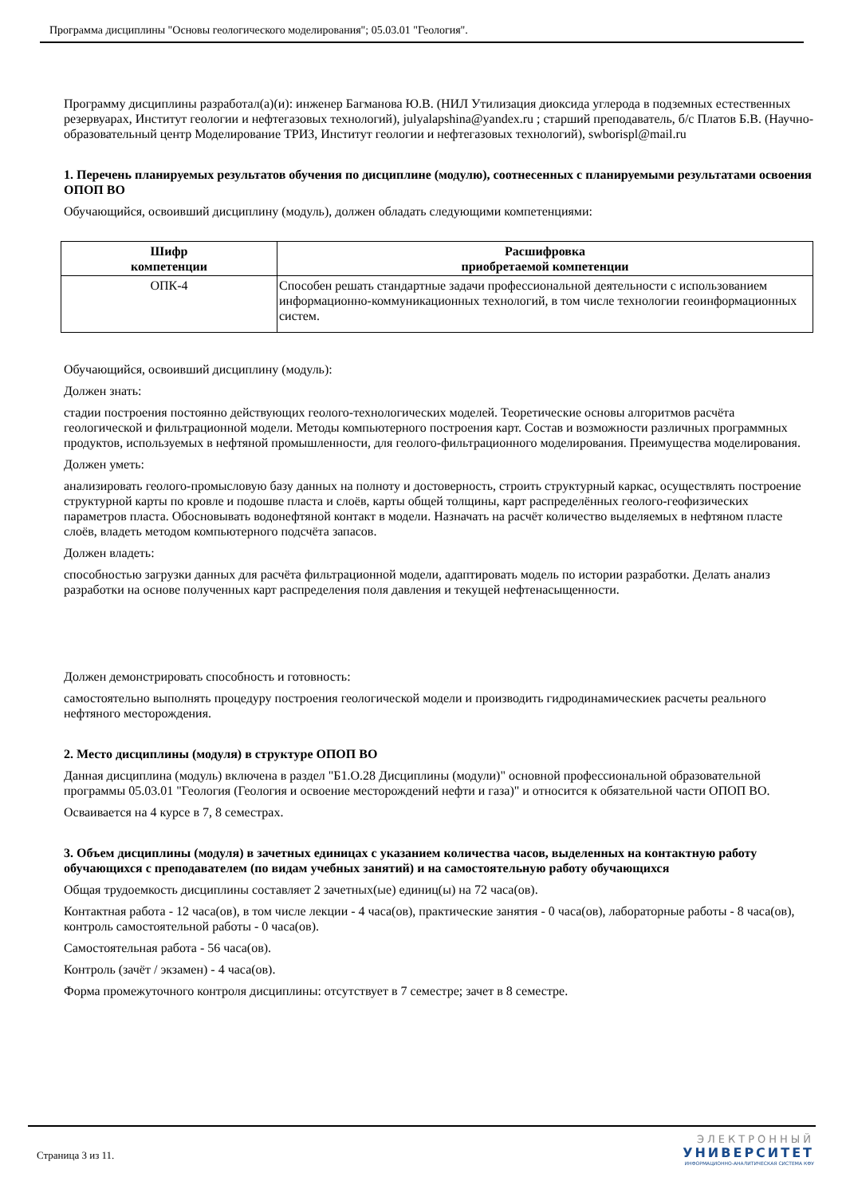Программа дисциплины "Основы геологического моделирования"; 05.03.01 "Геология".
Программу дисциплины разработал(а)(и): инженер Багманова Ю.В. (НИЛ Утилизация диоксида углерода в подземных естественных резервуарах, Институт геологии и нефтегазовых технологий), julyalapshina@yandex.ru ; старший преподаватель, б/с Платов Б.В. (Научно-образовательный центр Моделирование ТРИЗ, Институт геологии и нефтегазовых технологий), swborispl@mail.ru
1. Перечень планируемых результатов обучения по дисциплине (модулю), соотнесенных с планируемыми результатами освоения ОПОП ВО
Обучающийся, освоивший дисциплину (модуль), должен обладать следующими компетенциями:
| Шифр компетенции | Расшифровка приобретаемой компетенции |
| --- | --- |
| ОПК-4 | Способен решать стандартные задачи профессиональной деятельности с использованием информационно-коммуникационных технологий, в том числе технологии геоинформационных систем. |
Обучающийся, освоивший дисциплину (модуль):
Должен знать:
стадии построения постоянно действующих геолого-технологических моделей. Теоретические основы алгоритмов расчёта геологической и фильтрационной модели. Методы компьютерного построения карт. Состав и возможности различных программных продуктов, используемых в нефтяной промышленности, для геолого-фильтрационного моделирования. Преимущества моделирования.
Должен уметь:
анализировать геолого-промысловую базу данных на полноту и достоверность, строить структурный каркас, осуществлять построение структурной карты по кровле и подошве пласта и слоёв, карты общей толщины, карт распределённых геолого-геофизических параметров пласта. Обосновывать водонефтяной контакт в модели. Назначать на расчёт количество выделяемых в нефтяном пласте слоёв, владеть методом компьютерного подсчёта запасов.
Должен владеть:
способностью загрузки данных для расчёта фильтрационной модели, адаптировать модель по истории разработки. Делать анализ разработки на основе полученных карт распределения поля давления и текущей нефтенасыщенности.
Должен демонстрировать способность и готовность:
самостоятельно выполнять процедуру построения геологической модели и производить гидродинамическиек расчеты реального нефтяного месторождения.
2. Место дисциплины (модуля) в структуре ОПОП ВО
Данная дисциплина (модуль) включена в раздел "Б1.О.28 Дисциплины (модули)" основной профессиональной образовательной программы 05.03.01 "Геология (Геология и освоение месторождений нефти и газа)" и относится к обязательной части ОПОП ВО.
Осваивается на 4 курсе в 7, 8 семестрах.
3. Объем дисциплины (модуля) в зачетных единицах с указанием количества часов, выделенных на контактную работу обучающихся с преподавателем (по видам учебных занятий) и на самостоятельную работу обучающихся
Общая трудоемкость дисциплины составляет 2 зачетных(ые) единиц(ы) на 72 часа(ов).
Контактная работа - 12 часа(ов), в том числе лекции - 4 часа(ов), практические занятия - 0 часа(ов), лабораторные работы - 8 часа(ов), контроль самостоятельной работы - 0 часа(ов).
Самостоятельная работа - 56 часа(ов).
Контроль (зачёт / экзамен) - 4 часа(ов).
Форма промежуточного контроля дисциплины: отсутствует в 7 семестре; зачет в 8 семестре.
Страница 3 из 11.
ЭЛЕКТРОННЫЙ
УНИВЕРСИТЕТ
ИНФОРМАЦИОННО-АНАЛИТИЧЕСКАЯ СИСТЕМА КФУ